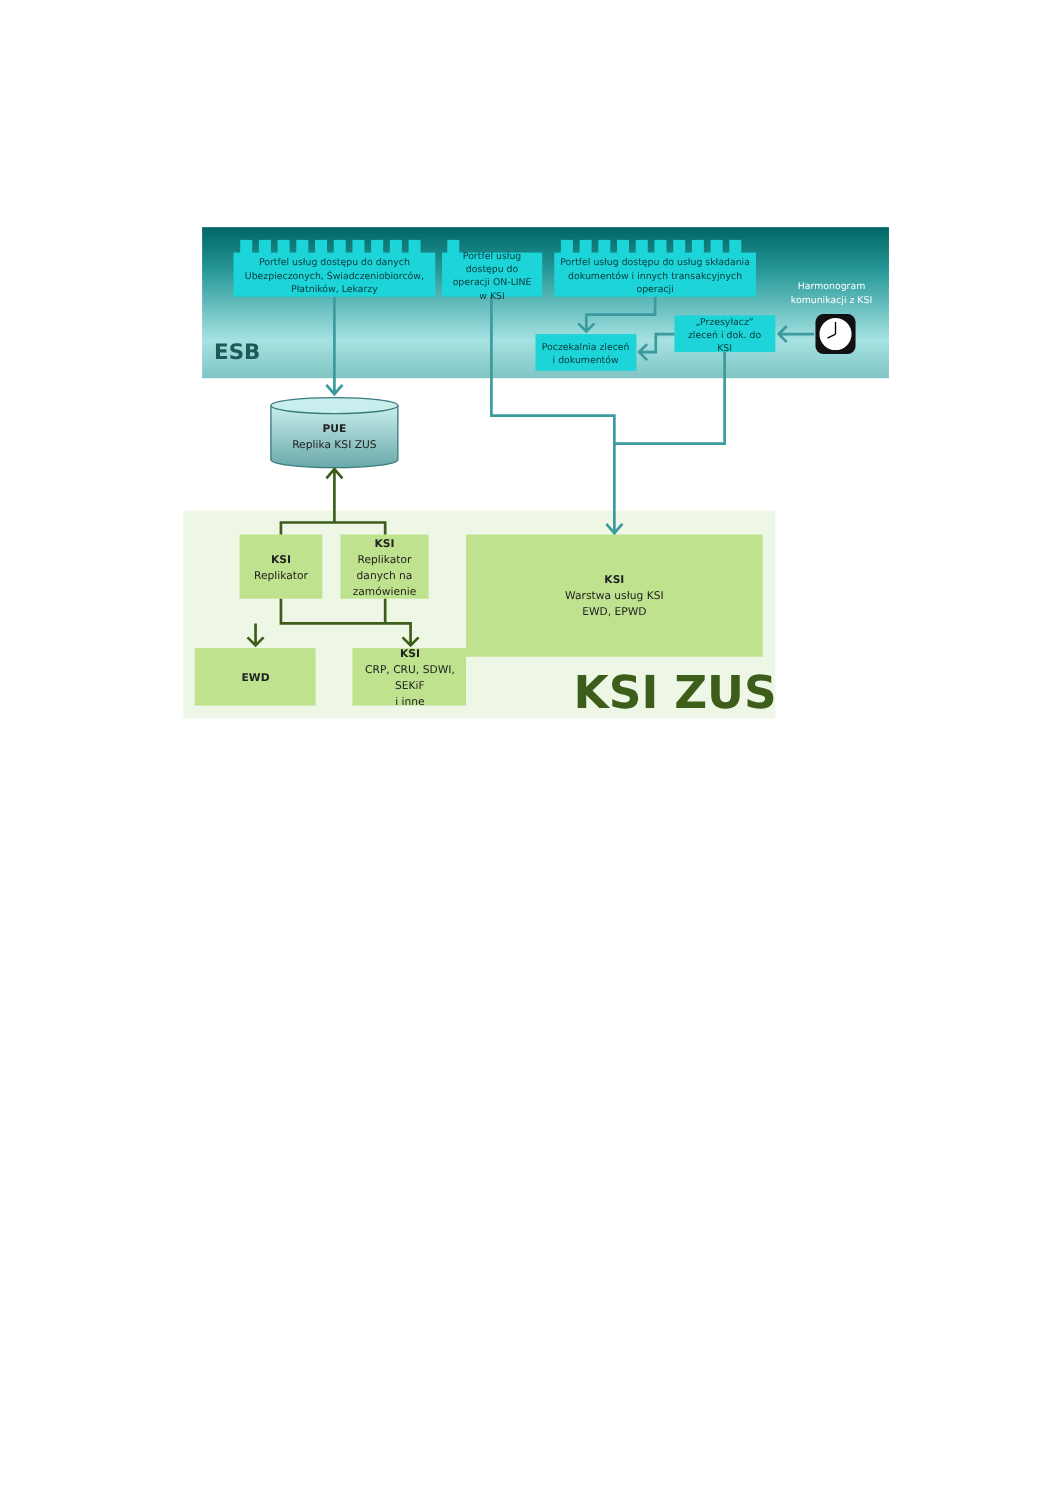Portfel usług dostępu do danych
Ubezpieczonych, Świadczeniobiorców,
Płatników, Lekarzy
Portfel usług
dostępu do
operacji ON-LINE
w KSI
Portfel usług dostępu do usług składania
dokumentów i innych transakcyjnych
operacji
Harmonogram
komunikacji z KSI
„Przesyłacz”
zleceń i dok. do
KSI
Poczekalnia zleceń
i dokumentów
ESB
PUE
Replika KSI ZUS
KSI
Replikator
KSI
Replikator
danych na
zamówienie
KSI
Warstwa usług KSI
EWD, EPWD
EWD
KSI
CRP, CRU, SDWI,
SEKiF
i inne
KSI ZUS